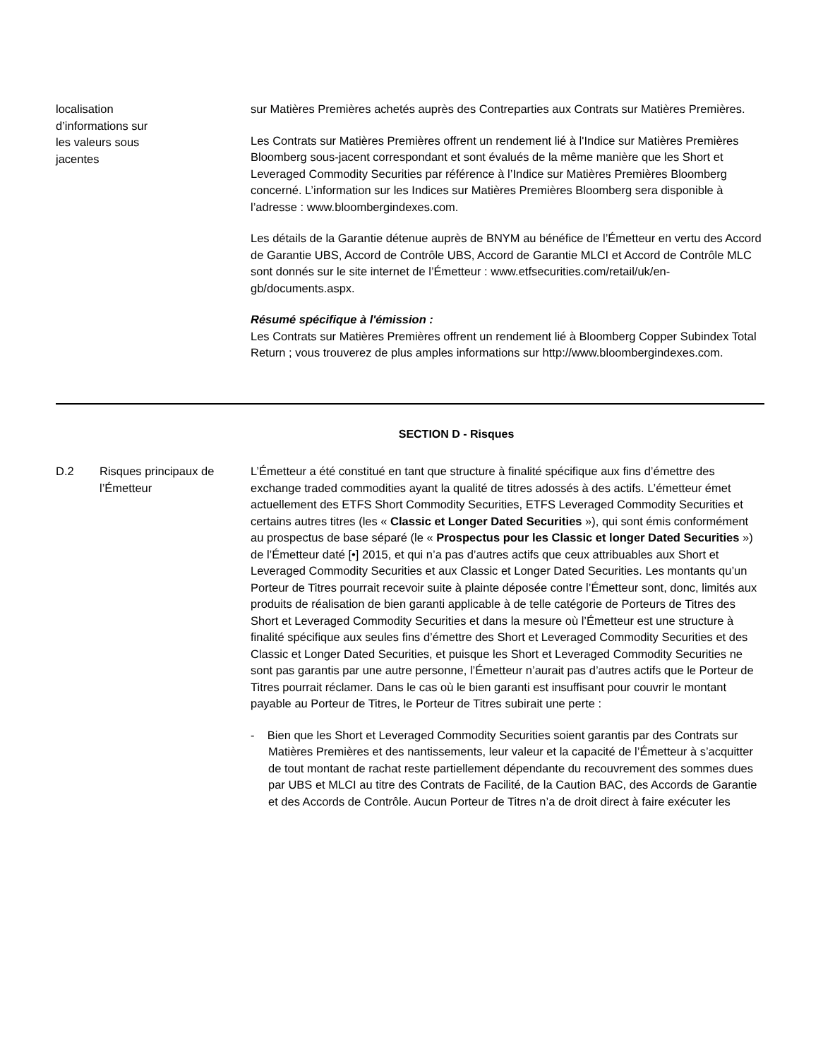localisation
d’informations sur
les valeurs sous
jacentes
sur Matières Premières achetés auprès des Contreparties aux Contrats sur Matières Premières.
Les Contrats sur Matières Premières offrent un rendement lié à l'Indice sur Matières Premières Bloomberg sous-jacent correspondant et sont évalués de la même manière que les Short et Leveraged Commodity Securities par référence à l’Indice sur Matières Premières Bloomberg concerné. L’information sur les Indices sur Matières Premières Bloomberg sera disponible à l’adresse : www.bloombergindexes.com.
Les détails de la Garantie détenue auprès de BNYM au bénéfice de l’Émetteur en vertu des Accord de Garantie UBS, Accord de Contrôle UBS, Accord de Garantie MLCI et Accord de Contrôle MLC sont donnés sur le site internet de l’Émetteur : www.etfsecurities.com/retail/uk/en-gb/documents.aspx.
Résumé spécifique à l'émission :
Les Contrats sur Matières Premières offrent un rendement lié à Bloomberg Copper Subindex Total Return ; vous trouverez de plus amples informations sur http://www.bloombergindexes.com.
SECTION D - Risques
D.2 Risques principaux de l’Émetteur
L’Émetteur a été constitué en tant que structure à finalité spécifique aux fins d’émettre des exchange traded commodities ayant la qualité de titres adossés à des actifs. L’émetteur émet actuellement des ETFS Short Commodity Securities, ETFS Leveraged Commodity Securities et certains autres titres (les « Classic et Longer Dated Securities »), qui sont émis conformément au prospectus de base séparé (le « Prospectus pour les Classic et longer Dated Securities ») de l’Émetteur daté [•] 2015, et qui n’a pas d’autres actifs que ceux attribuables aux Short et Leveraged Commodity Securities et aux Classic et Longer Dated Securities. Les montants qu’un Porteur de Titres pourrait recevoir suite à plainte déposée contre l’Émetteur sont, donc, limités aux produits de réalisation de bien garanti applicable à de telle catégorie de Porteurs de Titres des Short et Leveraged Commodity Securities et dans la mesure où l’Émetteur est une structure à finalité spécifique aux seules fins d’émettre des Short et Leveraged Commodity Securities et des Classic et Longer Dated Securities, et puisque les Short et Leveraged Commodity Securities ne sont pas garantis par une autre personne, l’Émetteur n’aurait pas d’autres actifs que le Porteur de Titres pourrait réclamer. Dans le cas où le bien garanti est insuffisant pour couvrir le montant payable au Porteur de Titres, le Porteur de Titres subirait une perte :
- Bien que les Short et Leveraged Commodity Securities soient garantis par des Contrats sur Matières Premières et des nantissements, leur valeur et la capacité de l’Émetteur à s’acquitter de tout montant de rachat reste partiellement dépendante du recouvrement des sommes dues par UBS et MLCI au titre des Contrats de Facilité, de la Caution BAC, des Accords de Garantie et des Accords de Contrôle. Aucun Porteur de Titres n’a de droit direct à faire exécuter les